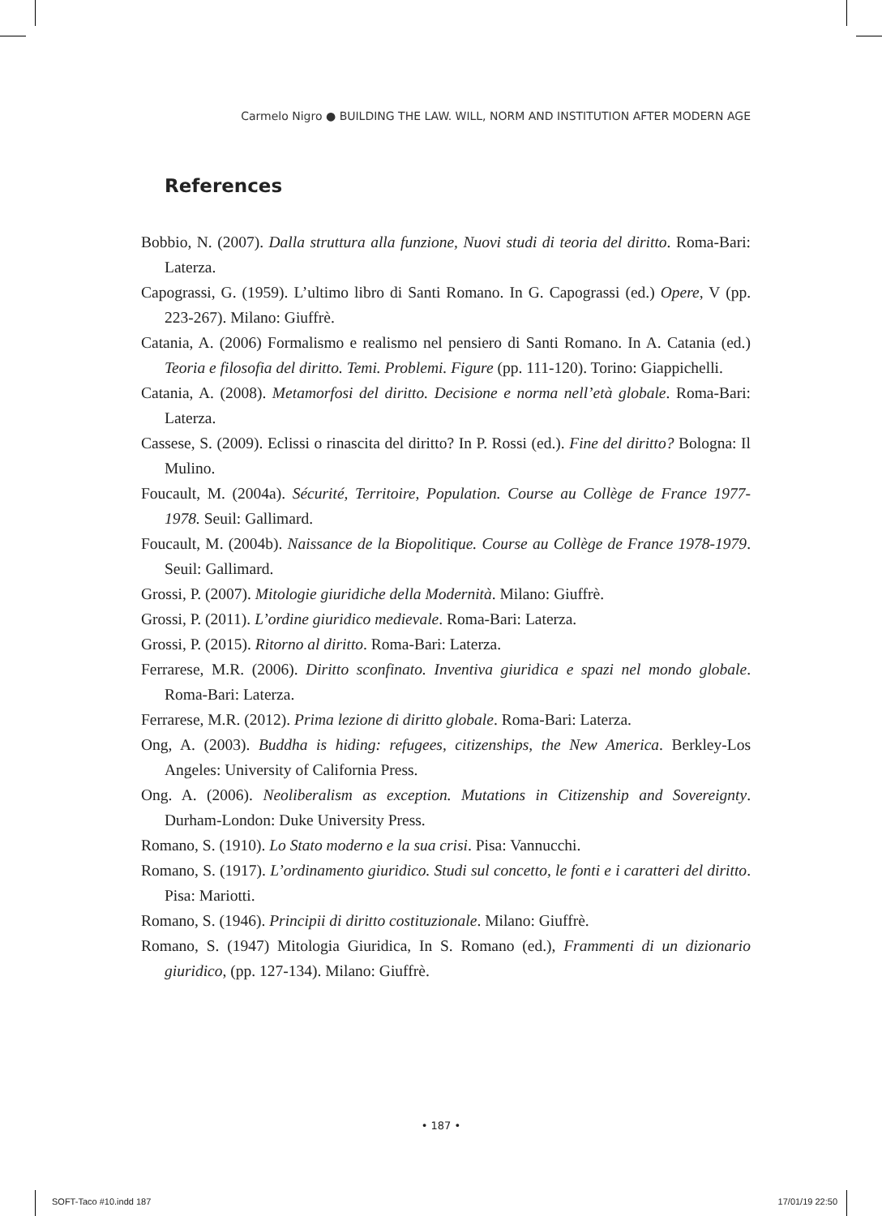Carmelo Nigro ● BUILDING THE LAW. WILL, NORM AND INSTITUTION AFTER MODERN AGE
References
Bobbio, N. (2007). Dalla struttura alla funzione, Nuovi studi di teoria del diritto. Roma-Bari: Laterza.
Capograssi, G. (1959). L’ultimo libro di Santi Romano. In G. Capograssi (ed.) Opere, V (pp. 223-267). Milano: Giuffrè.
Catania, A. (2006) Formalismo e realismo nel pensiero di Santi Romano. In A. Catania (ed.) Teoria e filosofia del diritto. Temi. Problemi. Figure (pp. 111-120). Torino: Giappichelli.
Catania, A. (2008). Metamorfosi del diritto. Decisione e norma nell’età globale. Roma-Bari: Laterza.
Cassese, S. (2009). Eclissi o rinascita del diritto? In P. Rossi (ed.). Fine del diritto? Bologna: Il Mulino.
Foucault, M. (2004a). Sécurité, Territoire, Population. Course au Collège de France 1977-1978. Seuil: Gallimard.
Foucault, M. (2004b). Naissance de la Biopolitique. Course au Collège de France 1978-1979. Seuil: Gallimard.
Grossi, P. (2007). Mitologie giuridiche della Modernità. Milano: Giuffrè.
Grossi, P. (2011). L’ordine giuridico medievale. Roma-Bari: Laterza.
Grossi, P. (2015). Ritorno al diritto. Roma-Bari: Laterza.
Ferrarese, M.R. (2006). Diritto sconfinato. Inventiva giuridica e spazi nel mondo globale. Roma-Bari: Laterza.
Ferrarese, M.R. (2012). Prima lezione di diritto globale. Roma-Bari: Laterza.
Ong, A. (2003). Buddha is hiding: refugees, citizenships, the New America. Berkley-Los Angeles: University of California Press.
Ong. A. (2006). Neoliberalism as exception. Mutations in Citizenship and Sovereignty. Durham-London: Duke University Press.
Romano, S. (1910). Lo Stato moderno e la sua crisi. Pisa: Vannucchi.
Romano, S. (1917). L’ordinamento giuridico. Studi sul concetto, le fonti e i caratteri del diritto. Pisa: Mariotti.
Romano, S. (1946). Principii di diritto costituzionale. Milano: Giuffrè.
Romano, S. (1947) Mitologia Giuridica, In S. Romano (ed.), Frammenti di un dizionario giuridico, (pp. 127-134). Milano: Giuffrè.
• 187 •
SOFT-Taco #10.indd 187 17/01/19 22:50